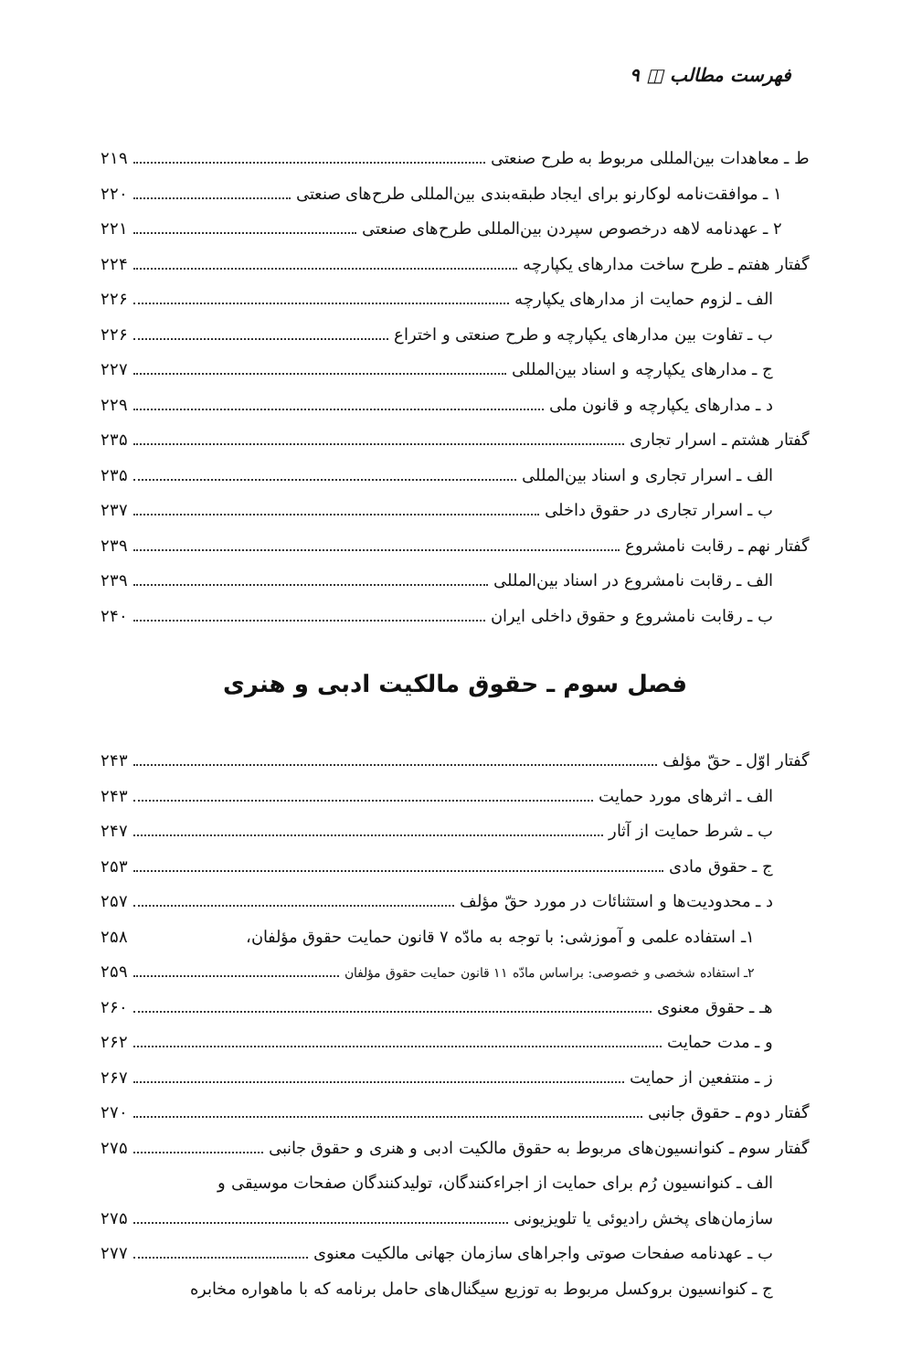فهرست مطالب ◫ ۹
ط ـ معاهدات بین‌المللی مربوط به طرح صنعتی ۲۱۹
۱ ـ موافقت‌نامه لوکارنو برای ایجاد طبقه‌بندی بین‌المللی طرح‌های صنعتی ۲۲۰
۲ ـ عهدنامه لاهه درخصوص سپردن بین‌المللی طرح‌های صنعتی ۲۲۱
گفتار هفتم ـ طرح ساخت مدارهای یکپارچه ۲۲۴
الف ـ لزوم حمایت از مدارهای یکپارچه ۲۲۶
ب ـ تفاوت بین مدارهای یکپارچه و طرح صنعتی و اختراع ۲۲۶
ج ـ مدارهای یکپارچه و اسناد بین‌المللی ۲۲۷
د ـ مدارهای یکپارچه و قانون ملی ۲۲۹
گفتار هشتم ـ اسرار تجاری ۲۳۵
الف ـ اسرار تجاری و اسناد بین‌المللی ۲۳۵
ب ـ اسرار تجاری در حقوق داخلی ۲۳۷
گفتار نهم ـ رقابت نامشروع ۲۳۹
الف ـ رقابت نامشروع در اسناد بین‌المللی ۲۳۹
ب ـ رقابت نامشروع و حقوق داخلی ایران ۲۴۰
فصل سوم ـ حقوق مالکیت ادبی و هنری
گفتار اوّل ـ حقّ مؤلف ۲۴۳
الف ـ اثرهای مورد حمایت ۲۴۳
ب ـ شرط حمایت از آثار ۲۴۷
ج ـ حقوق مادی ۲۵۳
د ـ محدودیت‌ها و استثنائات در مورد حقّ مؤلف ۲۵۷
۱ـ استفاده علمی و آموزشی: با توجه به مادّه ۷ قانون حمایت حقوق مؤلفان، ۲۵۸
۲ـ استفاده شخصی و خصوصی: براساس مادّه ۱۱ قانون حمایت حقوق مؤلفان ۲۵۹
هـ ـ حقوق معنوی ۲۶۰
و ـ مدت حمایت ۲۶۲
ز ـ منتفعین از حمایت ۲۶۷
گفتار دوم ـ حقوق جانبی ۲۷۰
گفتار سوم ـ کنوانسیون‌های مربوط به حقوق مالکیت ادبی و هنری و حقوق جانبی ۲۷۵
الف ـ کنوانسیون رُم برای حمایت از اجراءکنندگان، تولیدکنندگان صفحات موسیقی و
سازمان‌های پخش رادیوئی یا تلویزیونی ۲۷۵
ب ـ عهدنامه صفحات صوتی واجراهای سازمان جهانی مالکیت معنوی ۲۷۷
ج ـ کنوانسیون بروکسل مربوط به توزیع سیگنال‌های حامل برنامه که با ماهواره مخابره